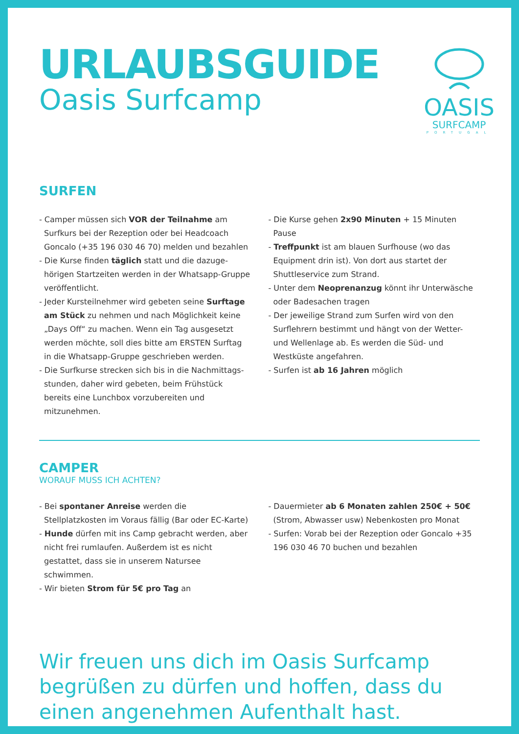URLAUBSGUIDE
Oasis Surfcamp
OASIS
SURFCAMP
PORTUGAL
SURFEN
- Camper müssen sich VOR der Teilnahme am Surfkurs bei der Rezeption oder bei Headcoach Goncalo (+35 196 030 46 70) melden und bezahlen
- Die Kurse finden täglich statt und die dazuge-hörigen Startzeiten werden in der Whatsapp-Gruppe veröffentlicht.
- Jeder Kursteilnehmer wird gebeten seine Surftage am Stück zu nehmen und nach Möglichkeit keine „Days Off“ zu machen. Wenn ein Tag ausgesetzt werden möchte, soll dies bitte am ERSTEN Surftag in die Whatsapp-Gruppe geschrieben werden.
- Die Surfkurse strecken sich bis in die Nachmittags-stunden, daher wird gebeten, beim Frühstück bereits eine Lunchbox vorzubereiten und mitzunehmen.
- Die Kurse gehen 2x90 Minuten + 15 Minuten Pause
- Treffpunkt ist am blauen Surfhouse (wo das Equipment drin ist). Von dort aus startet der Shuttleservice zum Strand.
- Unter dem Neoprenanzug könnt ihr Unterwäsche oder Badesachen tragen
- Der jeweilige Strand zum Surfen wird von den Surflehrern bestimmt und hängt von der Wetter- und Wellenlage ab. Es werden die Süd- und Westküste angefahren.
- Surfen ist ab 16 Jahren möglich
CAMPER
WORAUF MUSS ICH ACHTEN?
- Bei spontaner Anreise werden die Stellplatzkosten im Voraus fällig (Bar oder EC-Karte)
- Hunde dürfen mit ins Camp gebracht werden, aber nicht frei rumlaufen. Außerdem ist es nicht gestattet, dass sie in unserem Natursee schwimmen.
- Wir bieten Strom für 5€ pro Tag an
- Dauermieter ab 6 Monaten zahlen 250€ + 50€ (Strom, Abwasser usw) Nebenkosten pro Monat
- Surfen: Vorab bei der Rezeption oder Goncalo +35 196 030 46 70 buchen und bezahlen
Wir freuen uns dich im Oasis Surfcamp begrüßen zu dürfen und hoffen, dass du einen angenehmen Aufenthalt hast.